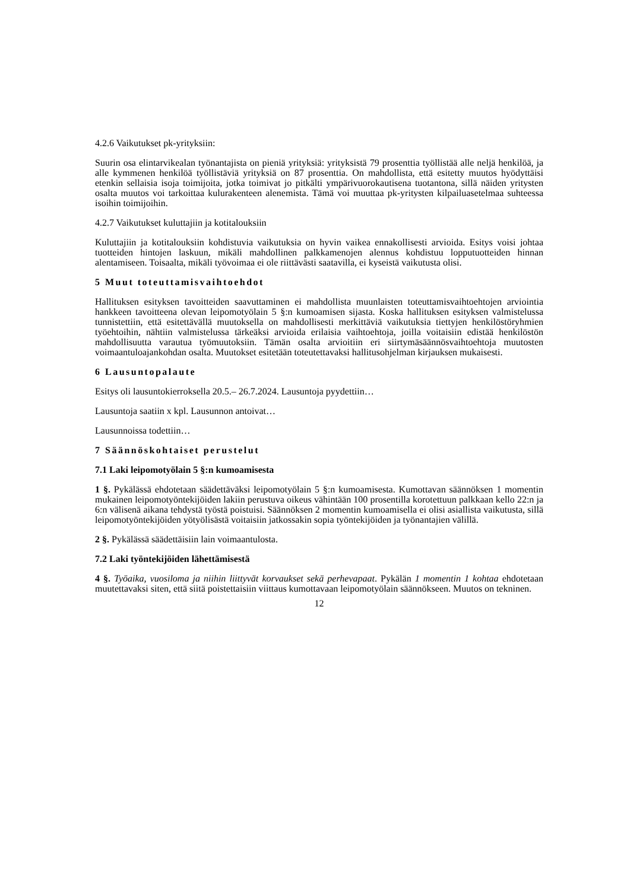4.2.6 Vaikutukset pk-yrityksiin:
Suurin osa elintarvikealan työnantajista on pieniä yrityksiä: yrityksistä 79 prosenttia työllistää alle neljä henkilöä, ja alle kymmenen henkilöä työllistäviä yrityksiä on 87 prosenttia. On mahdollista, että esitetty muutos hyödyttäisi etenkin sellaisia isoja toimijoita, jotka toimivat jo pitkälti ympärivuorokautisena tuotantona, sillä näiden yritysten osalta muutos voi tarkoittaa kulurakenteen alenemista. Tämä voi muuttaa pk-yritysten kilpailuasetelmaa suhteessa isoihin toimijoihin.
4.2.7 Vaikutukset kuluttajiin ja kotitalouksiin
Kuluttajiin ja kotitalouksiin kohdistuvia vaikutuksia on hyvin vaikea ennakollisesti arvioida. Esitys voisi johtaa tuotteiden hintojen laskuun, mikäli mahdollinen palkkamenojen alennus kohdistuu lopputuotteiden hinnan alentamiseen. Toisaalta, mikäli työvoimaa ei ole riittävästi saatavilla, ei kyseistä vaikutusta olisi.
5 Muut toteuttamisvaihtoehdot
Hallituksen esityksen tavoitteiden saavuttaminen ei mahdollista muunlaisten toteuttamisvaihtoehtojen arviointia hankkeen tavoitteena olevan leipomotyölain 5 §:n kumoamisen sijasta. Koska hallituksen esityksen valmistelussa tunnistettiin, että esitettävällä muutoksella on mahdollisesti merkittäviä vaikutuksia tiettyjen henkilöstöryhmien työehtoihin, nähtiin valmistelussa tärkeäksi arvioida erilaisia vaihtoehtoja, joilla voitaisiin edistää henkilöstön mahdollisuutta varautua työmuutoksiin. Tämän osalta arvioitiin eri siirtymäsäännösvaihtoehtoja muutosten voimaantuloajankohdan osalta. Muutokset esitetään toteutettavaksi hallitusohjelman kirjauksen mukaisesti.
6 Lausuntopalaute
Esitys oli lausuntokierroksella 20.5.– 26.7.2024. Lausuntoja pyydettiin…
Lausuntoja saatiin x kpl. Lausunnon antoivat…
Lausunnoissa todettiin…
7 Säännöskohtaiset perustelut
7.1 Laki leipomotyölain 5 §:n kumoamisesta
1 §. Pykälässä ehdotetaan säädettäväksi leipomotyölain 5 §:n kumoamisesta. Kumottavan säännöksen 1 momentin mukainen leipomotyöntekijöiden lakiin perustuva oikeus vähintään 100 prosentilla korotettuun palkkaan kello 22:n ja 6:n välisenä aikana tehdystä työstä poistuisi. Säännöksen 2 momentin kumoamisella ei olisi asiallista vaikutusta, sillä leipomotyöntekijöiden yötyölisästä voitaisiin jatkossakin sopia työntekijöiden ja työnantajien välillä.
2 §. Pykälässä säädettäisiin lain voimaantulosta.
7.2 Laki työntekijöiden lähettämisestä
4 §. Työaika, vuosiloma ja niihin liittyvät korvaukset sekä perhevapaat. Pykälän 1 momentin 1 kohtaa ehdotetaan muutettavaksi siten, että siitä poistettaisiin viittaus kumottavaan leipomotyölain säännökseen. Muutos on tekninen.
12